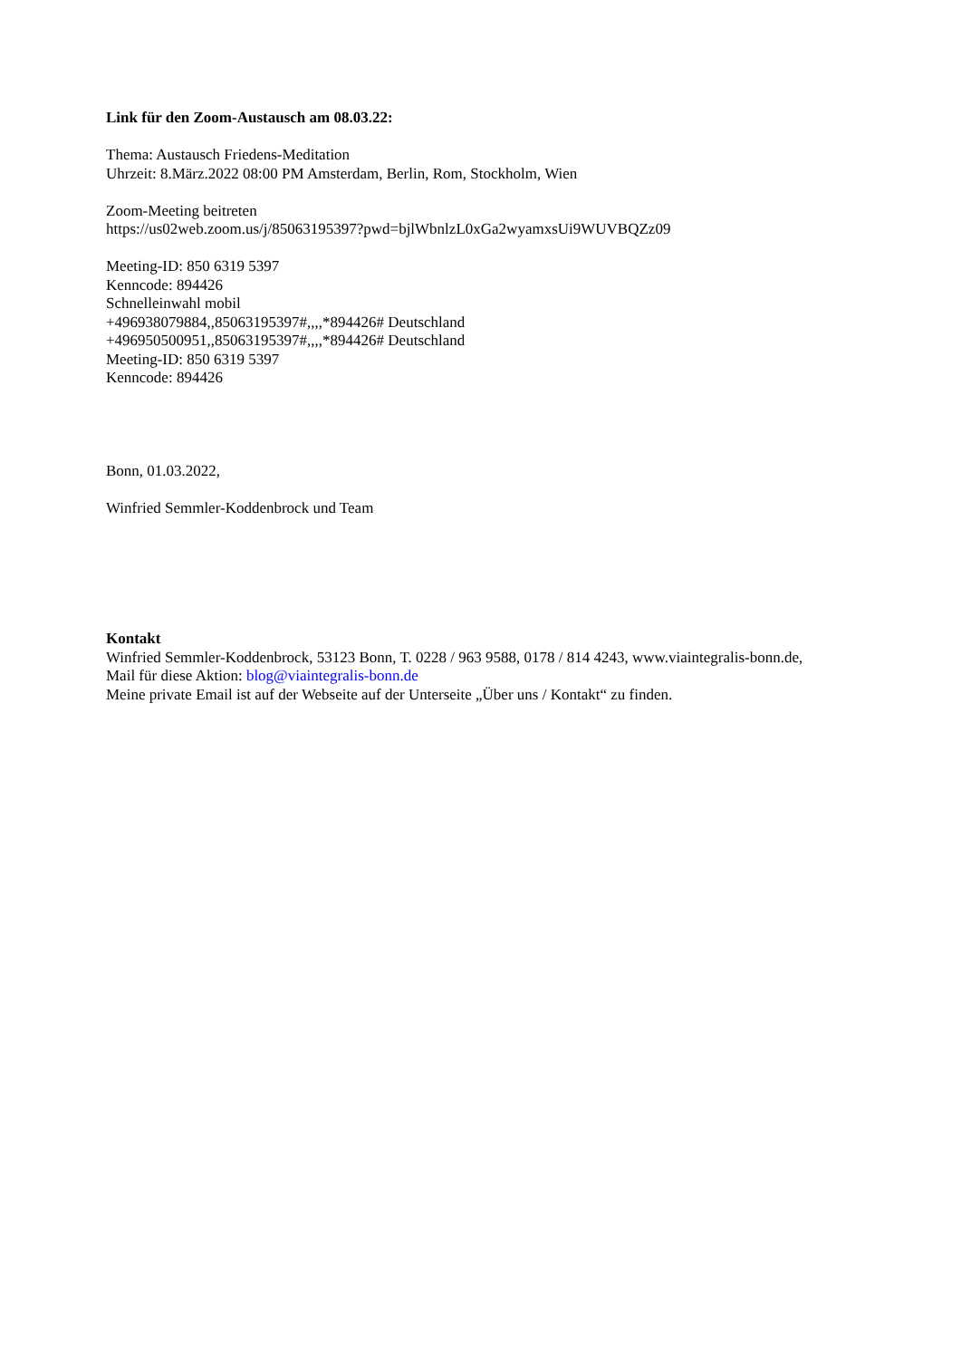Link für den Zoom-Austausch am 08.03.22:
Thema: Austausch Friedens-Meditation
Uhrzeit: 8.März.2022 08:00 PM Amsterdam, Berlin, Rom, Stockholm, Wien
Zoom-Meeting beitreten
https://us02web.zoom.us/j/85063195397?pwd=bjlWbnlzL0xGa2wyamxsUi9WUVBQZz09
Meeting-ID: 850 6319 5397
Kenncode: 894426
Schnelleinwahl mobil
+496938079884,,85063195397#,,,,*894426# Deutschland
+496950500951,,85063195397#,,,,*894426# Deutschland
Meeting-ID: 850 6319 5397
Kenncode: 894426
Bonn, 01.03.2022,
Winfried Semmler-Koddenbrock und Team
Kontakt
Winfried Semmler-Koddenbrock, 53123 Bonn, T. 0228 / 963 9588, 0178 / 814 4243, www.viaintegralis-bonn.de,
Mail für diese Aktion: blog@viaintegralis-bonn.de
Meine private Email ist auf der Webseite auf der Unterseite „Über uns / Kontakt“ zu finden.